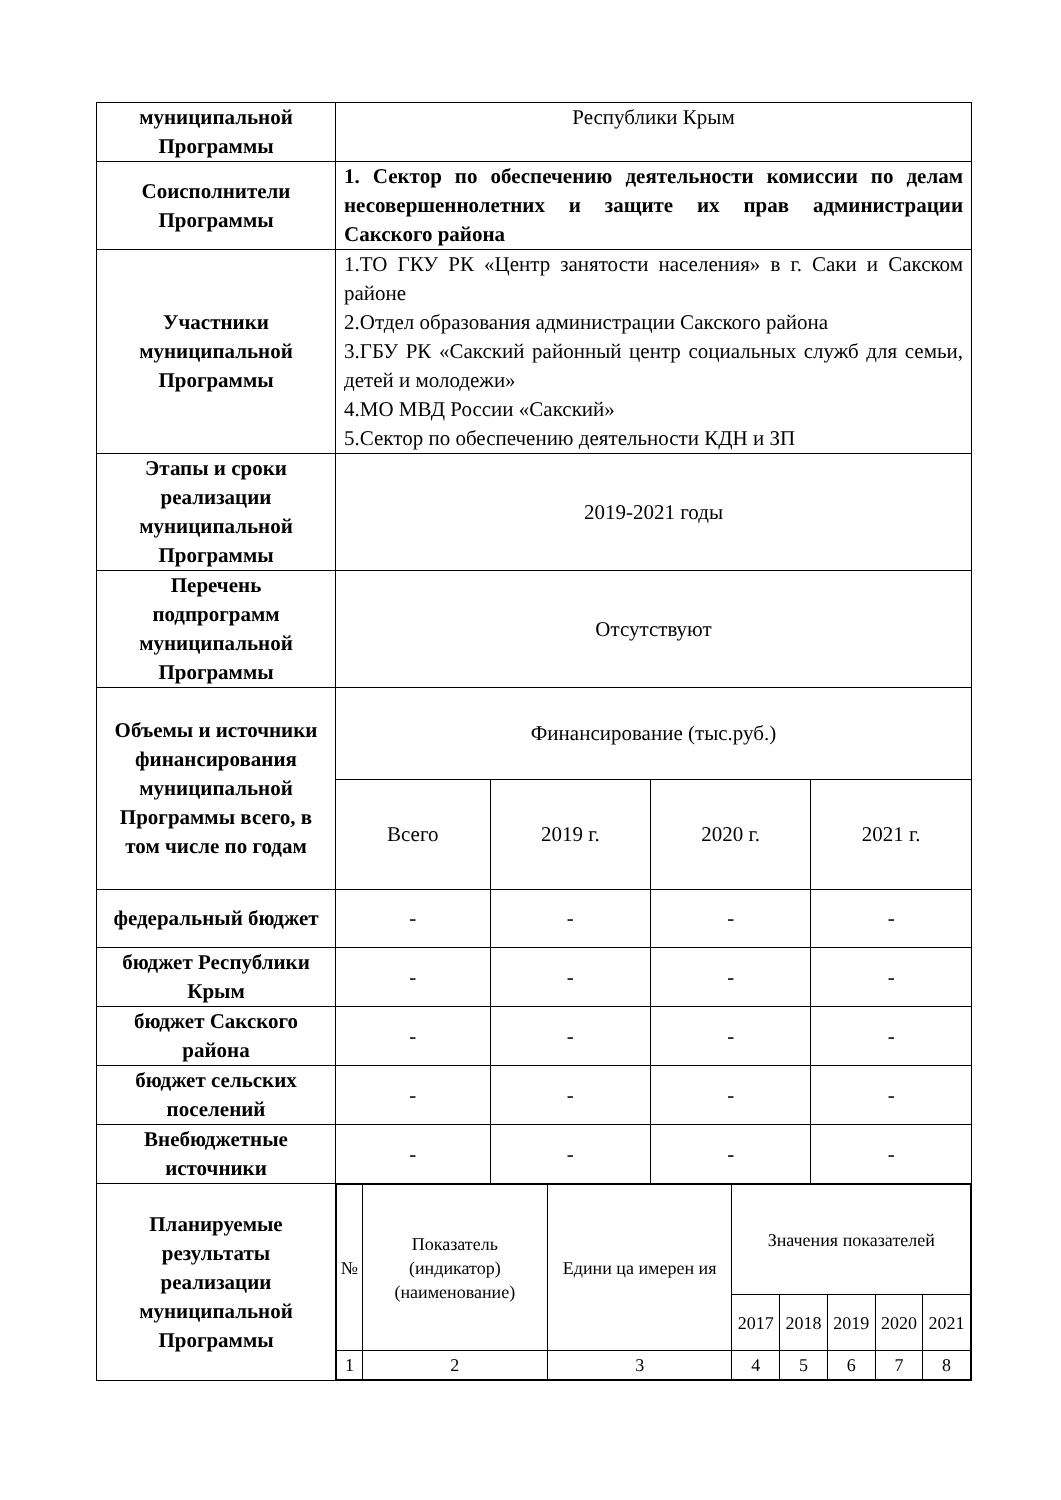| муниципальной Программы | Республики Крым | | | |
| Соисполнители Программы | 1. Сектор по обеспечению деятельности комиссии по делам несовершеннолетних и защите их прав администрации Сакского района | | | |
| Участники муниципальной Программы | 1.ТО ГКУ РК «Центр занятости населения» в г. Саки и Сакском районе 2.Отдел образования администрации Сакского района 3.ГБУ РК «Сакский районный центр социальных служб для семьи, детей и молодежи» 4.МО МВД России «Сакский» 5.Сектор по обеспечению деятельности КДН и ЗП | | | |
| Этапы и сроки реализации муниципальной Программы | 2019-2021 годы | | | |
| Перечень подпрограмм муниципальной Программы | Отсутствуют | | | |
| Объемы и источники финансирования муниципальной Программы всего, в том числе по годам | Финансирование (тыс.руб.) | | | |
| | Всего | 2019 г. | 2020 г. | 2021 г. |
| федеральный бюджет | - | - | - | - |
| бюджет Республики Крым | - | - | - | - |
| бюджет Сакского района | - | - | - | - |
| бюджет сельских поселений | - | - | - | - |
| Внебюджетные источники | - | - | - | - |
| Планируемые результаты реализации муниципальной Программы | / № / Показатель (индикатор) (наименование) / Едини ца имерен ия / Значения показателей / / / / / / / / / 2017 / 2018 / 2019 / 2020 / 2021 / / 1 / 2 / 3 / 4 / 5 / 6 / 7 / 8 / | | | |